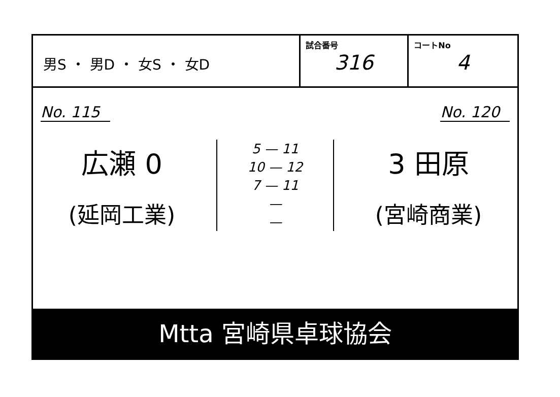男S ・ 男D ・ 女S ・ 女D
試合番号
316
コートNo
4
No. 115 No. 120
広瀬 0
(延岡工業)
5 — 11
10 — 12
7 — 11
—
—
3 田原
(宮崎商業)
Mtta 宮崎県卓球協会